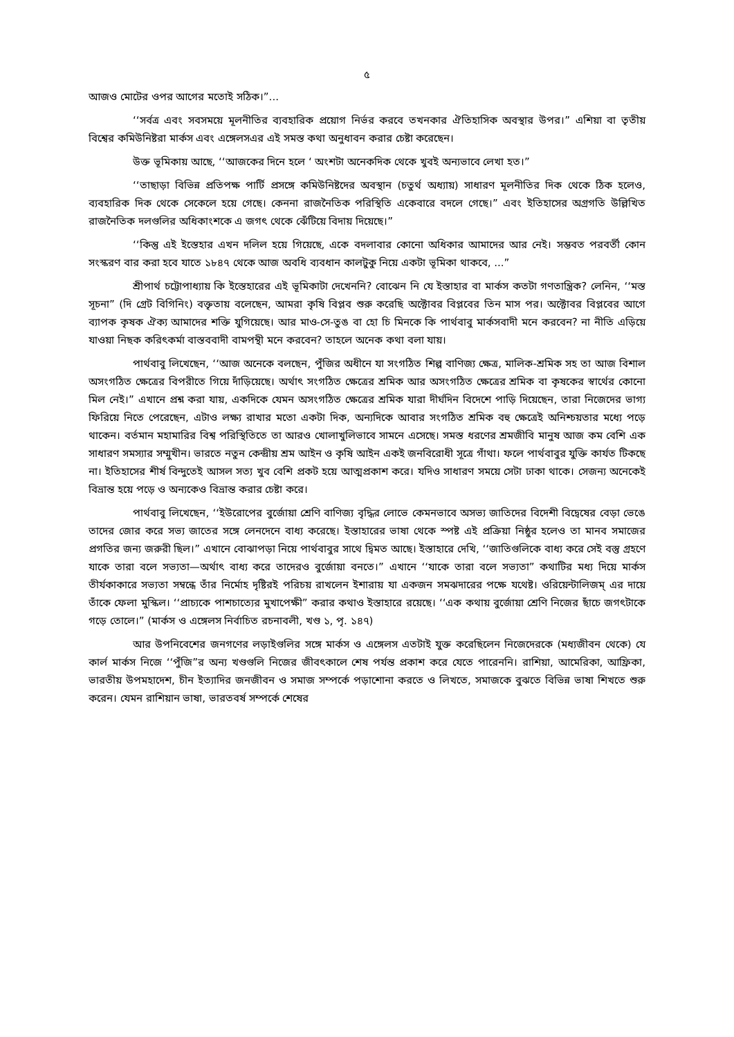৫
আজও মোটের ওপর আগের মতোই সঠিক।”...
‘‘সর্বত্র এবং সবসময়ে মূলনীতির ব্যবহারিক প্রয়োগ নির্ভর করবে তখনকার ঐতিহাসিক অবস্থার উপর।” এশিয়া বা তৃতীয় বিশ্বের কমিউনিষ্টরা মার্কস এবং এঙ্গেলসএর এই সমস্ত কথা অনুধাবন করার চেষ্টা করেছেন।
উক্ত ভূমিকায় আছে, ‘‘আজকের দিনে হলে ‘ অংশটা অনেকদিক থেকে খুবই অন্যভাবে লেখা হত।”
‘‘তাছাড়া বিভিন্ন প্রতিপক্ষ পার্টি প্রসঙ্গে কমিউনিষ্টদের অবস্থান (চতুর্থ অধ্যায়) সাধারণ মূলনীতির দিক থেকে ঠিক হলেও, ব্যবহারিক দিক থেকে সেকেলে হয়ে গেছে। কেননা রাজনৈতিক পরিস্থিতি একেবারে বদলে গেছে।” এবং ইতিহাসের অগ্রগতি উল্লিখিত রাজনৈতিক দলগুলির অধিকাংশকে এ জগৎ থেকে ঝেঁটিয়ে বিদায় দিয়েছে।”
‘‘কিন্তু এই ইস্তেহার এখন দলিল হয়ে গিয়েছে, একে বদলাবার কোনো অধিকার আমাদের আর নেই। সম্ভবত পরবর্তী কোন সংস্করণ বার করা হবে যাতে ১৮৪৭ থেকে আজ অবধি ব্যবধান কালটুকু নিয়ে একটা ভূমিকা থাকবে, ...”
শ্রীপার্থ চট্টোপাধ্যায় কি ইস্তেহারের এই ভূমিকাটা দেখেননি? বোঝেন নি যে ইস্তাহার বা মার্কস কতটা গণতান্ত্রিক? লেনিন, ‘‘মস্ত সূচনা” (দি গ্রেট বিগিনিং) বক্তৃতায় বলেছেন, আমরা কৃষি বিপ্লব শুরু করেছি অক্টোবর বিপ্লবের তিন মাস পর। অক্টোবর বিপ্লবের আগে ব্যাপক কৃষক ঐক্য আমাদের শক্তি যুগিয়েছে। আর মাও-সে-তুঙ বা হো চি মিনকে কি পার্থবাবু মার্কসবাদী মনে করবেন? না নীতি এড়িয়ে যাওয়া নিছক করিৎকর্মা বাস্তববাদী বামপন্থী মনে করবেন? তাহলে অনেক কথা বলা যায়।
পার্থবাবু লিখেছেন, ‘‘আজ অনেকে বলছেন, পুঁজির অধীনে যা সংগঠিত শিল্প বাণিজ্য ক্ষেত্র, মালিক-শ্রমিক সহ তা আজ বিশাল অসংগঠিত ক্ষেত্রের বিপরীতে গিয়ে দাঁড়িয়েছে। অর্থাৎ সংগঠিত ক্ষেত্রের শ্রমিক আর অসংগঠিত ক্ষেত্রের শ্রমিক বা কৃষকের স্বার্থের কোনো মিল নেই।” এখানে প্রশ্ন করা যায়, একদিকে যেমন অসংগঠিত ক্ষেত্রের শ্রমিক যারা দীর্ঘদিন বিদেশে পাড়ি দিয়েছেন, তারা নিজেদের ভাগ্য ফিরিয়ে নিতে পেরেছেন, এটাও লক্ষ্য রাখার মতো একটা দিক, অন্যদিকে আবার সংগঠিত শ্রমিক বহু ক্ষেত্রেই অনিশ্চয়তার মধ্যে পড়ে থাকেন। বর্তমান মহামারির বিশ্ব পরিস্থিতিতে তা আরও খোলাখুলিভাবে সামনে এসেছে। সমস্ত ধরণের শ্রমজীবি মানুষ আজ কম বেশি এক সাধারণ সমস্যার সম্মুখীন। ভারতে নতুন কেন্দ্রীয় শ্রম আইন ও কৃষি আইন একই জনবিরোধী সূত্রে গাঁথা। ফলে পার্থবাবুর যুক্তি কার্যত টিকছে না। ইতিহাসের শীর্ষ বিন্দুতেই আসল সত্য খুব বেশি প্রকট হয়ে আত্মপ্রকাশ করে। যদিও সাধারণ সময়ে সেটা ঢাকা থাকে। সেজন্য অনেকেই বিভ্রান্ত হয়ে পড়ে ও অন্যকেও বিভ্রান্ত করার চেষ্টা করে।
পার্থবাবু লিখেছেন, ‘‘ইউরোপের বুর্জোয়া শ্রেণি বাণিজ্য বৃদ্ধির লোভে কেমনভাবে অসভ্য জাতিদের বিদেশী বিদ্বেষের বেড়া ভেঙে তাদের জোর করে সভ্য জাতের সঙ্গে লেনদেনে বাধ্য করেছে। ইস্তাহারের ভাষা থেকে স্পষ্ট এই প্রক্রিয়া নিষ্ঠুর হলেও তা মানব সমাজের প্রগতির জন্য জরুরী ছিল।” এখানে বোঝাপড়া নিয়ে পার্থবাবুর সাথে দ্বিমত আছে। ইস্তাহারে দেখি, ‘‘জাতিগুলিকে বাধ্য করে সেই বস্তু গ্রহণে যাকে তারা বলে সভ্যতা—অর্থাৎ বাধ্য করে তাদেরও বুর্জোয়া বনতে।” এখানে ‘‘যাকে তারা বলে সভ্যতা” কথাটির মধ্য দিয়ে মার্কস তীর্যকাকারে সভ্যতা সম্বন্ধে তাঁর নির্মোহ দৃষ্টিরই পরিচয় রাখলেন ইশারায় যা একজন সমঝদারের পক্ষে যথেষ্ট। ওরিয়েন্টালিজম্ এর দায়ে তাঁকে ফেলা মুস্কিল। ‘‘প্রাচ্যকে পাশচাত্যের মুখাপেক্ষী” করার কথাও ইস্তাহারে রয়েছে। ‘‘এক কথায় বুর্জোয়া শ্রেণি নিজের ছাঁচে জগৎটাকে গড়ে তোলে।” (মার্কস ও এঙ্গেলস নির্বাচিত রচনাবলী, খণ্ড ১, পৃ. ১৪৭)
আর উপনিবেশের জনগণের লড়াইগুলির সঙ্গে মার্কস ও এঙ্গেলস এতটাই যুক্ত করেছিলেন নিজেদেরকে (মধ্যজীবন থেকে) যে কার্ল মার্কস নিজে ‘‘পুঁজি”র অন্য খণ্ডগুলি নিজের জীবৎকালে শেষ পর্যন্ত প্রকাশ করে যেতে পারেননি। রাশিয়া, আমেরিকা, আফ্রিকা, ভারতীয় উপমহাদেশ, চীন ইত্যাদির জনজীবন ও সমাজ সম্পর্কে পড়াশোনা করতে ও লিখতে, সমাজকে বুঝতে বিভিন্ন ভাষা শিখতে শুরু করেন। যেমন রাশিয়ান ভাষা, ভারতবর্ষ সম্পর্কে শেষের